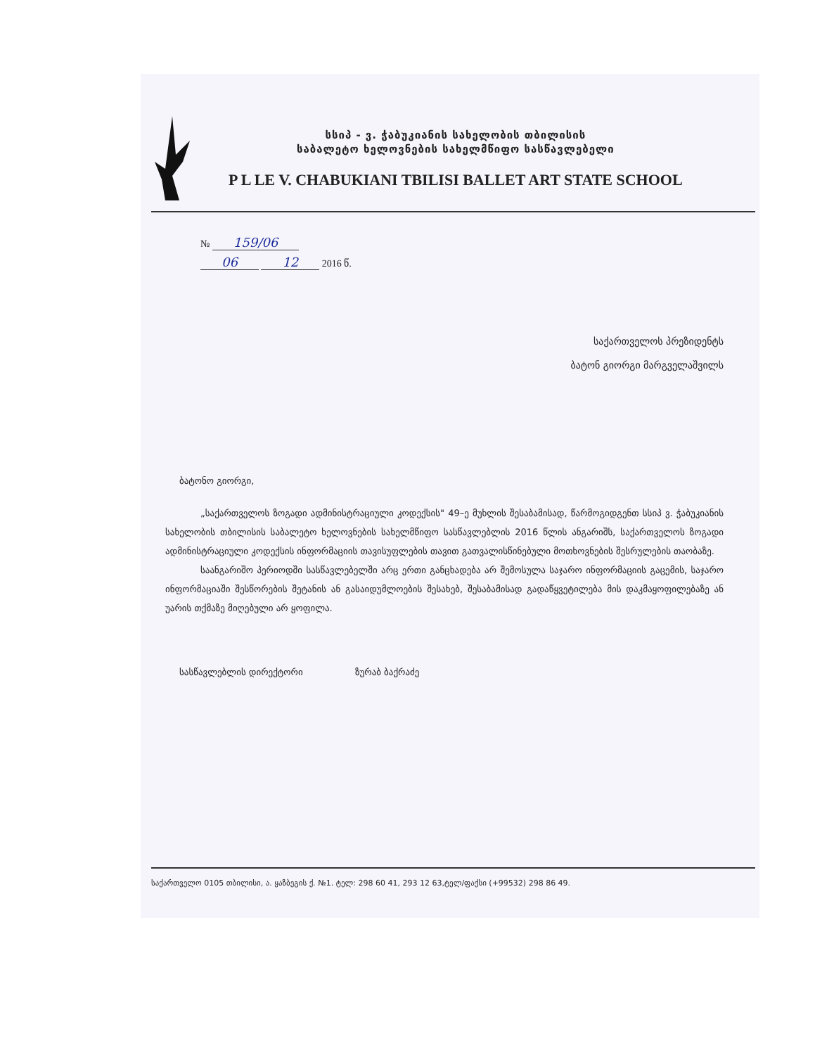სსიპ - ვ. ჭაბუკიანის სახელობის თბილისის
საბალეტო ხელოვნების სახელმწიფო სასწავლებელი
P L LE V. CHABUKIANI TBILISI BALLET ART STATE SCHOOL
№ 159/06
06 12 2016 წ.
საქართველოს პრეზიდენტს
ბატონ გიორგი მარგველაშვილს
ბატონო გიორგი,
„საქართველოს ზოგადი ადმინისტრაციული კოდექსის" 49–ე მუხლის შესაბამისად, წარმოგიდგენთ სსიპ ვ. ჭაბუკიანის სახელობის თბილისის საბალეტო ხელოვნების სახელმწიფო სასწავლებლის 2016 წლის ანგარიშს, საქართველოს ზოგადი ადმინისტრაციული კოდექსის ინფორმაციის თავისუფლების თავით გათვალისწინებული მოთხოვნების შესრულების თაობაზე.
საანგარიშო პერიოდში სასწავლებელში არც ერთი განცხადება არ შემოსულა საჯარო ინფორმაციის გაცემის, საჯარო ინფორმაციაში შესწორების შეტანის ან გასაიდუმლოების შესახებ, შესაბამისად გადაწყვეტილება მის დაკმაყოფილებაზე ან უარის თქმაზე მიღებული არ ყოფილა.
სასწავლებლის დირექტორი ზურაბ ბაქრაძე
საქართველო 0105 თბილისი, ა. ყაზბეგის ქ. №1. ტელ: 298 60 41, 293 12 63,ტელ/ფაქსი (+99532) 298 86 49.